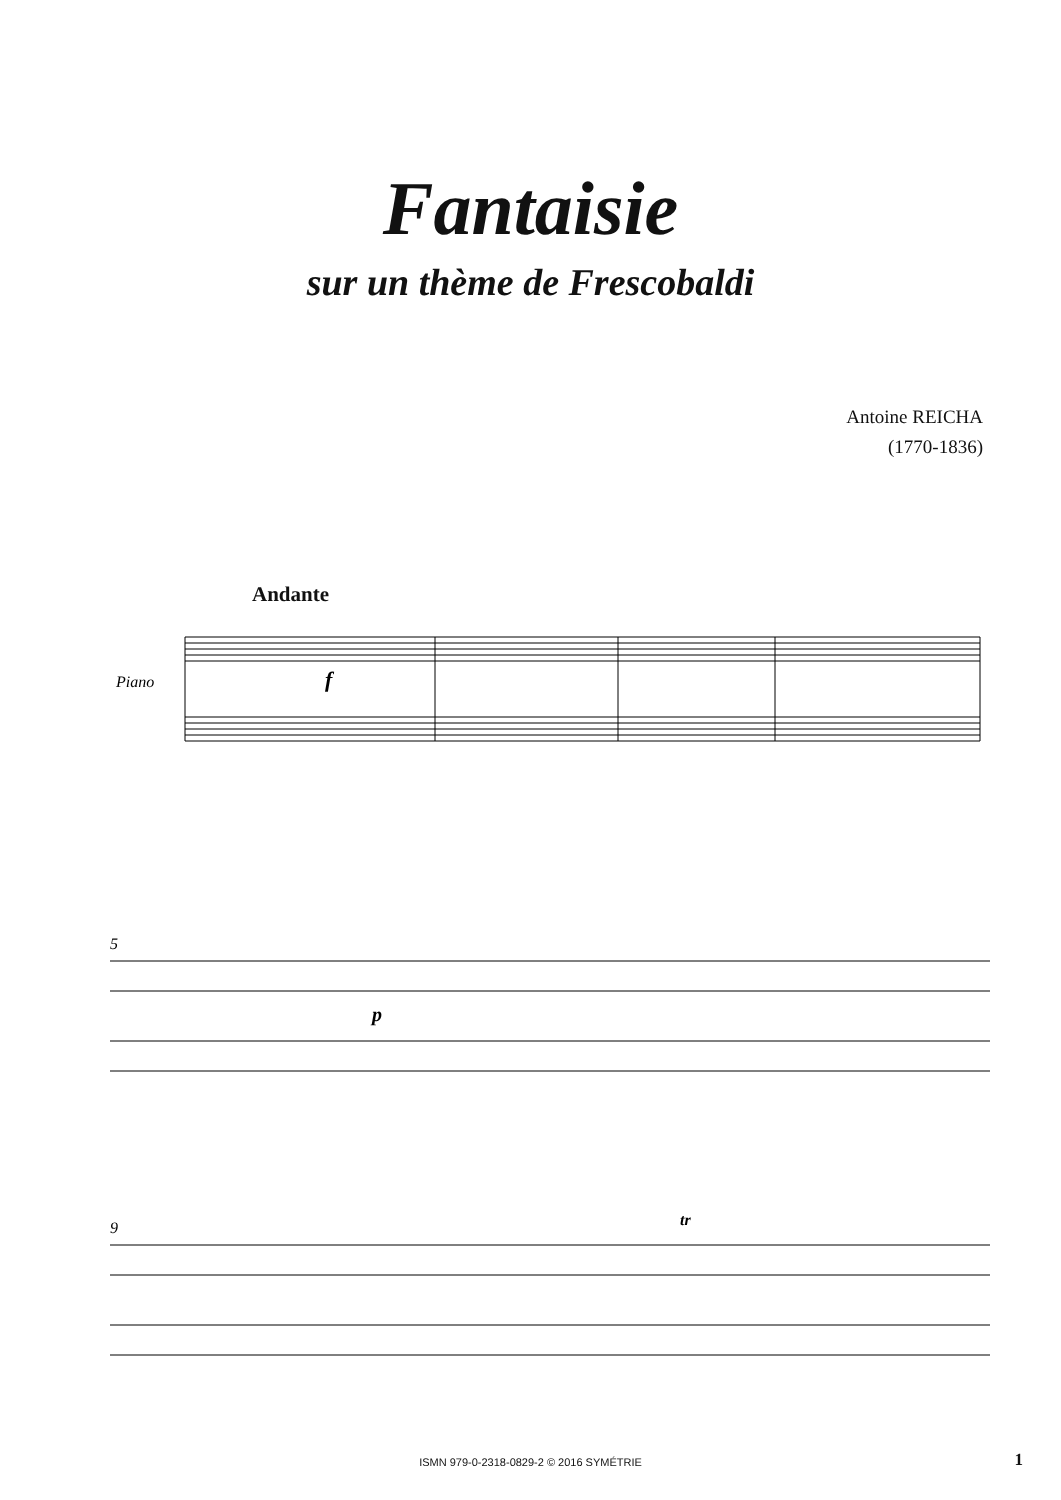Fantaisie
sur un thème de Frescobaldi
Antoine REICHA
(1770-1836)
Andante
Piano
f
5
p
9
tr
ISMN 979-0-2318-0829-2 © 2016 SYMÉTRIE 1